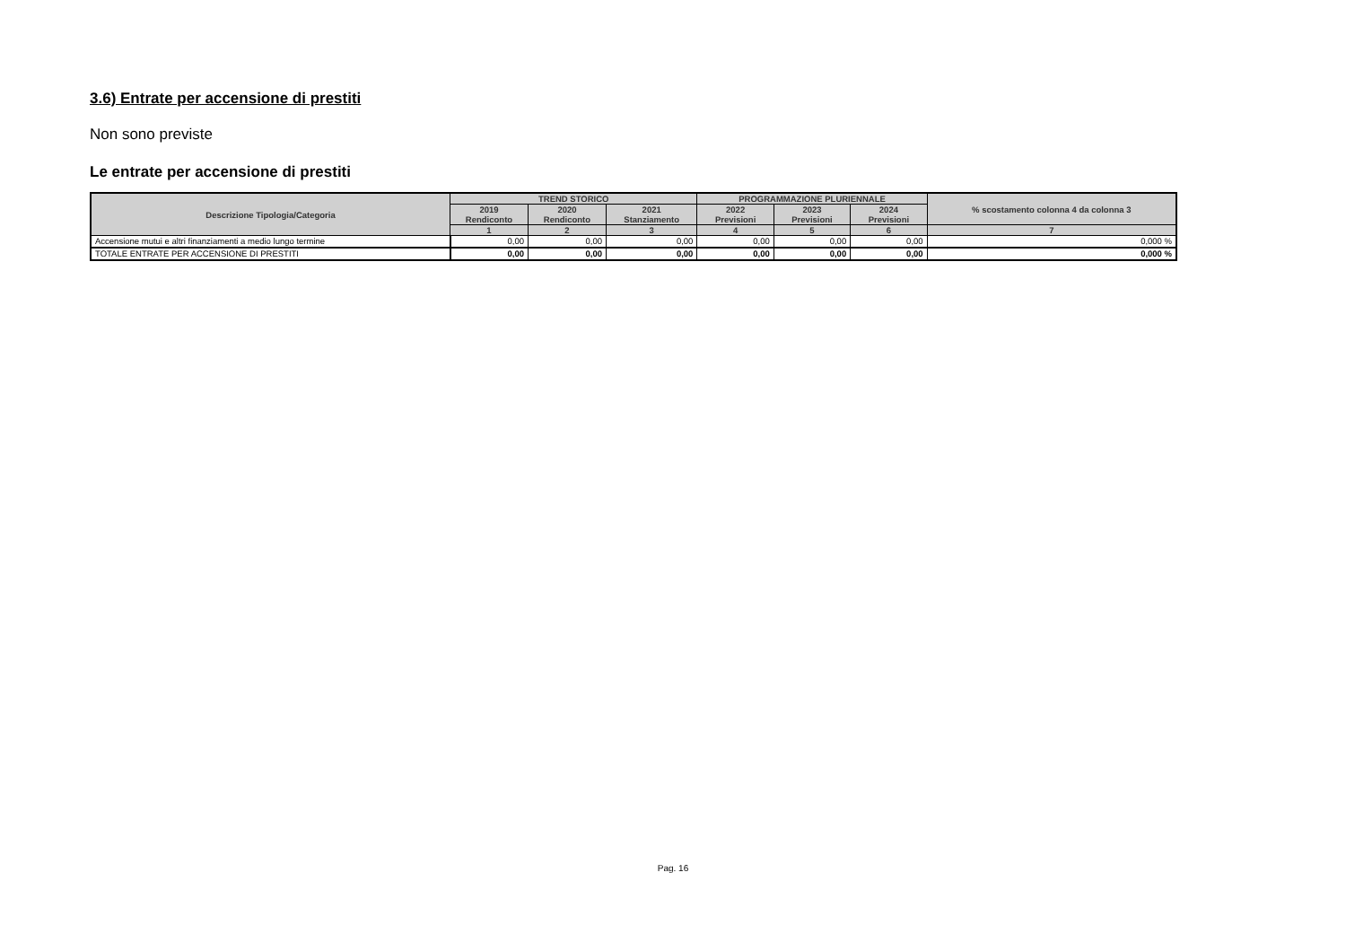3.6) Entrate per accensione di prestiti
Non sono previste
Le entrate per accensione di prestiti
| Descrizione Tipologia/Categoria | TREND STORICO | | | PROGRAMMAZIONE PLURIENNALE | | | % scostamento colonna 4 da colonna 3 |
| --- | --- | --- | --- | --- | --- | --- | --- |
| | 2019 Rendiconto | 2020 Rendiconto | 2021 Stanziamento | 2022 Previsioni | 2023 Previsioni | 2024 Previsioni | |
| | 1 | 2 | 3 | 4 | 5 | 6 | 7 |
| Accensione mutui e altri finanziamenti a medio lungo termine | 0,00 | 0,00 | 0,00 | 0,00 | 0,00 | 0,00 | 0,000 % |
| TOTALE ENTRATE PER ACCENSIONE DI PRESTITI | 0,00 | 0,00 | 0,00 | 0,00 | 0,00 | 0,00 | 0,000 % |
Pag. 16